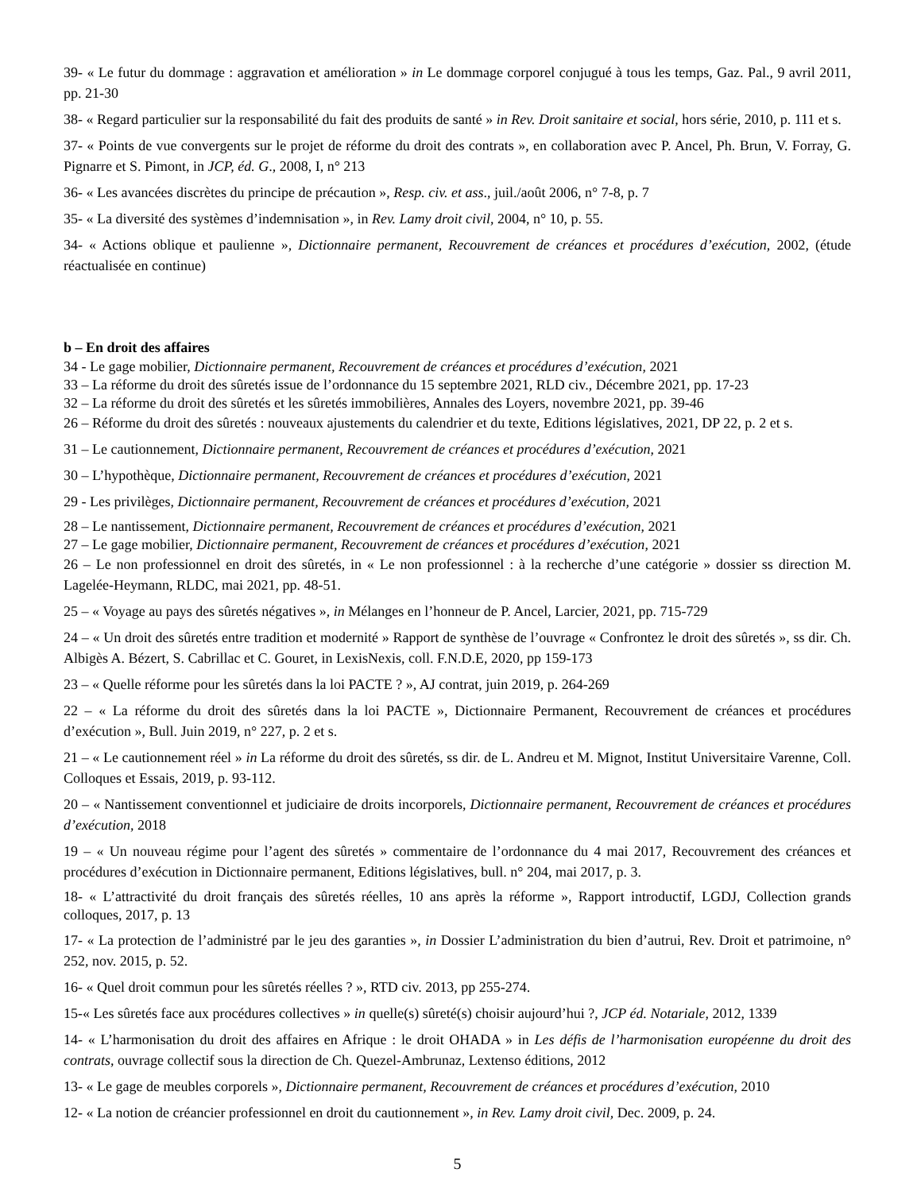39- « Le futur du dommage : aggravation et amélioration » in Le dommage corporel conjugué à tous les temps, Gaz. Pal., 9 avril 2011, pp. 21-30
38- « Regard particulier sur la responsabilité du fait des produits de santé » in Rev. Droit sanitaire et social, hors série, 2010, p. 111 et s.
37- « Points de vue convergents sur le projet de réforme du droit des contrats », en collaboration avec P. Ancel, Ph. Brun, V. Forray, G. Pignarre et S. Pimont, in JCP, éd. G., 2008, I, n° 213
36- « Les avancées discrètes du principe de précaution », Resp. civ. et ass., juil./août 2006, n° 7-8, p. 7
35- « La diversité des systèmes d’indemnisation », in Rev. Lamy droit civil, 2004, n° 10, p. 55.
34- « Actions oblique et paulienne », Dictionnaire permanent, Recouvrement de créances et procédures d’exécution, 2002, (étude réactualisée en continue)
b – En droit des affaires
34 - Le gage mobilier, Dictionnaire permanent, Recouvrement de créances et procédures d’exécution, 2021
33 – La réforme du droit des sûretés issue de l’ordonnance du 15 septembre 2021, RLD civ., Décembre 2021, pp. 17-23
32 – La réforme du droit des sûretés et les sûretés immobilières, Annales des Loyers, novembre 2021, pp. 39-46
26 – Réforme du droit des sûretés : nouveaux ajustements du calendrier et du texte, Editions législatives, 2021, DP 22, p. 2 et s.
31 – Le cautionnement, Dictionnaire permanent, Recouvrement de créances et procédures d’exécution, 2021
30 – L’hypothèque, Dictionnaire permanent, Recouvrement de créances et procédures d’exécution, 2021
29 - Les privilèges, Dictionnaire permanent, Recouvrement de créances et procédures d’exécution, 2021
28 – Le nantissement, Dictionnaire permanent, Recouvrement de créances et procédures d’exécution, 2021
27 – Le gage mobilier, Dictionnaire permanent, Recouvrement de créances et procédures d’exécution, 2021
26 – Le non professionnel en droit des sûretés, in « Le non professionnel : à la recherche d’une catégorie » dossier ss direction M. Lagelée-Heymann, RLDC, mai 2021, pp. 48-51.
25 – « Voyage au pays des sûretés négatives », in Mélanges en l’honneur de P. Ancel, Larcier, 2021, pp. 715-729
24 – « Un droit des sûretés entre tradition et modernité » Rapport de synthèse de l’ouvrage « Confrontez le droit des sûretés », ss dir. Ch. Albigès A. Bézert, S. Cabrillac et C. Gouret, in LexisNexis, coll. F.N.D.E, 2020, pp 159-173
23 – « Quelle réforme pour les sûretés dans la loi PACTE ? », AJ contrat, juin 2019, p. 264-269
22 – « La réforme du droit des sûretés dans la loi PACTE », Dictionnaire Permanent, Recouvrement de créances et procédures d’exécution », Bull. Juin 2019, n° 227, p. 2 et s.
21 – « Le cautionnement réel » in La réforme du droit des sûretés, ss dir. de L. Andreu et M. Mignot, Institut Universitaire Varenne, Coll. Colloques et Essais, 2019, p. 93-112.
20 – « Nantissement conventionnel et judiciaire de droits incorporels, Dictionnaire permanent, Recouvrement de créances et procédures d’exécution, 2018
19 – « Un nouveau régime pour l’agent des sûretés » commentaire de l’ordonnance du 4 mai 2017, Recouvrement des créances et procédures d’exécution in Dictionnaire permanent, Editions législatives, bull. n° 204, mai 2017, p. 3.
18- « L’attractivité du droit français des sûretés réelles, 10 ans après la réforme », Rapport introductif, LGDJ, Collection grands colloques, 2017, p. 13
17- « La protection de l’administré par le jeu des garanties », in Dossier L’administration du bien d’autrui, Rev. Droit et patrimoine, n° 252, nov. 2015, p. 52.
16- « Quel droit commun pour les sûretés réelles ? », RTD civ. 2013, pp 255-274.
15-« Les sûretés face aux procédures collectives » in quelle(s) sûreté(s) choisir aujourd’hui ?, JCP éd. Notariale, 2012, 1339
14- « L’harmonisation du droit des affaires en Afrique : le droit OHADA » in Les défis de l’harmonisation européenne du droit des contrats, ouvrage collectif sous la direction de Ch. Quezel-Ambrunaz, Lextenso éditions, 2012
13- « Le gage de meubles corporels », Dictionnaire permanent, Recouvrement de créances et procédures d’exécution, 2010
12- « La notion de créancier professionnel en droit du cautionnement », in Rev. Lamy droit civil, Dec. 2009, p. 24.
5